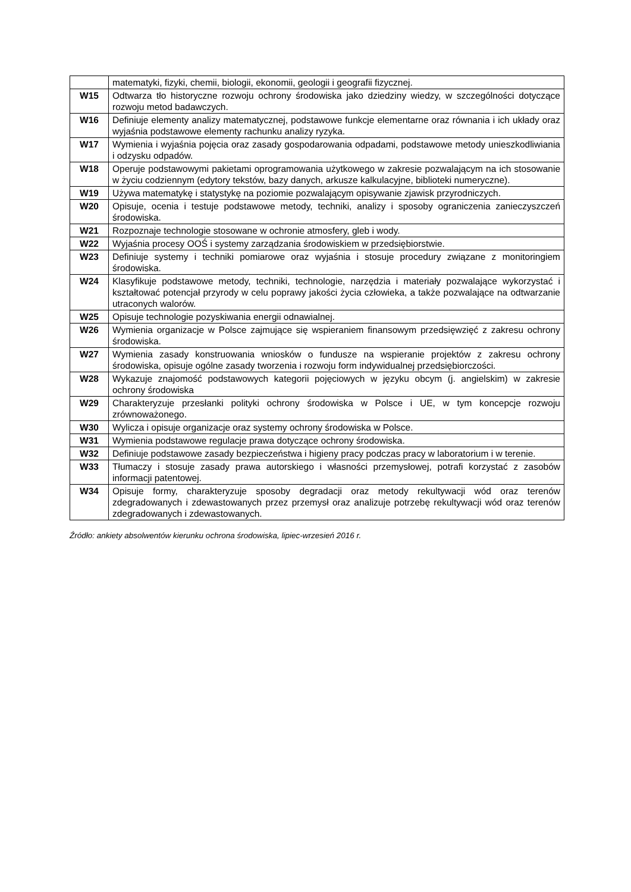| | matematyki, fizyki, chemii, biologii, ekonomii, geologii i geografii fizycznej. |
| W15 | Odtwarza tło historyczne rozwoju ochrony środowiska jako dziedziny wiedzy, w szczególności dotyczące rozwoju metod badawczych. |
| W16 | Definiuje elementy analizy matematycznej, podstawowe funkcje elementarne oraz równania i ich układy oraz wyjaśnia podstawowe elementy rachunku analizy ryzyka. |
| W17 | Wymienia i wyjaśnia pojęcia oraz zasady gospodarowania odpadami, podstawowe metody unieszkodliwiania i odzysku odpadów. |
| W18 | Operuje podstawowymi pakietami oprogramowania użytkowego w zakresie pozwalającym na ich stosowanie w życiu codziennym (edytory tekstów, bazy danych, arkusze kalkulacyjne, biblioteki numeryczne). |
| W19 | Używa matematykę i statystykę na poziomie pozwalającym opisywanie zjawisk przyrodniczych. |
| W20 | Opisuje, ocenia i testuje podstawowe metody, techniki, analizy i sposoby ograniczenia zanieczyszczeń środowiska. |
| W21 | Rozpoznaje technologie stosowane w ochronie atmosfery, gleb i wody. |
| W22 | Wyjaśnia procesy OOŚ i systemy zarządzania środowiskiem w przedsiębiorstwie. |
| W23 | Definiuje systemy i techniki pomiarowe oraz wyjaśnia i stosuje procedury związane z monitoringiem środowiska. |
| W24 | Klasyfikuje podstawowe metody, techniki, technologie, narzędzia i materiały pozwalające wykorzystać i kształtować potencjał przyrody w celu poprawy jakości życia człowieka, a także pozwalające na odtwarzanie utraconych walorów. |
| W25 | Opisuje technologie pozyskiwania energii odnawialnej. |
| W26 | Wymienia organizacje w Polsce zajmujące się wspieraniem finansowym przedsięwzięć z zakresu ochrony środowiska. |
| W27 | Wymienia zasady konstruowania wniosków o fundusze na wspieranie projektów z zakresu ochrony środowiska, opisuje ogólne zasady tworzenia i rozwoju form indywidualnej przedsiębiorczości. |
| W28 | Wykazuje znajomość podstawowych kategorii pojęciowych w języku obcym (j. angielskim) w zakresie ochrony środowiska |
| W29 | Charakteryzuje przesłanki polityki ochrony środowiska w Polsce i UE, w tym koncepcje rozwoju zrównoważonego. |
| W30 | Wylicza i opisuje organizacje oraz systemy ochrony środowiska w Polsce. |
| W31 | Wymienia podstawowe regulacje prawa dotyczące ochrony środowiska. |
| W32 | Definiuje podstawowe zasady bezpieczeństwa i higieny pracy podczas pracy w laboratorium i w terenie. |
| W33 | Tłumaczy i stosuje zasady prawa autorskiego i własności przemysłowej, potrafi korzystać z zasobów informacji patentowej. |
| W34 | Opisuje formy, charakteryzuje sposoby degradacji oraz metody rekultywacji wód oraz terenów zdegradowanych i zdewastowanych przez przemysł oraz analizuje potrzebę rekultywacji wód oraz terenów zdegradowanych i zdewastowanych. |
Źródło: ankiety absolwentów kierunku ochrona środowiska, lipiec-wrzesień 2016 r.